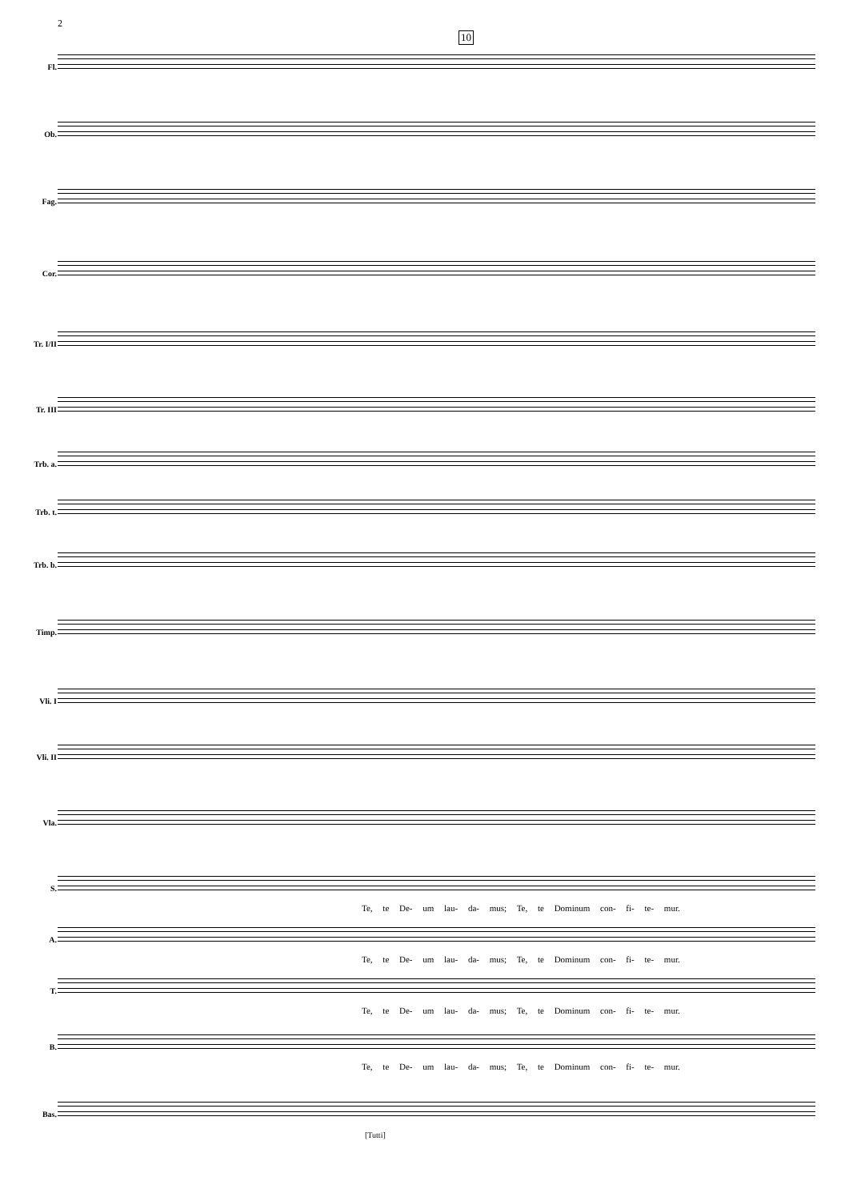2
10
Fl.
Ob.
Fag.
Cor.
Tr. I/II
Tr. III
Trb. a.
Trb. t.
Trb. b.
Timp.
Vli. I
Vli. II
Vla.
S.
Te, te De- um lau- da- mus; Te, te Dominum con- fi- te- mur.
A.
Te, te De- um lau- da- mus; Te, te Dominum con- fi- te- mur.
T.
Te, te De- um lau- da- mus; Te, te Dominum con- fi- te- mur.
B.
Te, te De- um lau- da- mus; Te, te Dominum con- fi- te- mur.
Bas.
[Tutti]